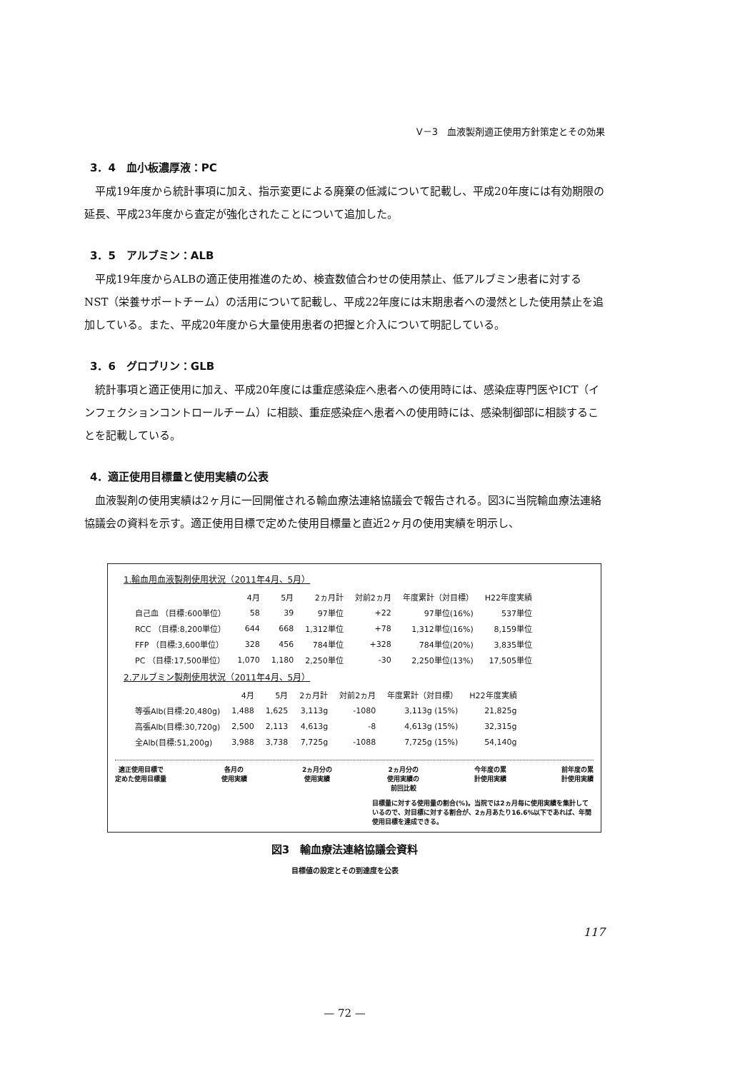V－3　血液製剤適正使用方針策定とその効果
3．4　血小板濃厚液：PC
平成19年度から統計事項に加え、指示変更による廃棄の低減について記載し、平成20年度には有効期限の延長、平成23年度から査定が強化されたことについて追加した。
3．5　アルブミン：ALB
平成19年度からALBの適正使用推進のため、検査数値合わせの使用禁止、低アルブミン患者に対するNST（栄養サポートチーム）の活用について記載し、平成22年度には末期患者への漫然とした使用禁止を追加している。また、平成20年度から大量使用患者の把握と介入について明記している。
3．6　グロブリン：GLB
統計事項と適正使用に加え、平成20年度には重症感染症へ患者への使用時には、感染症専門医やICT（インフェクションコントロールチーム）に相談、重症感染症へ患者への使用時には、感染制御部に相談することを記載している。
4．適正使用目標量と使用実績の公表
血液製剤の使用実績は2ヶ月に一回開催される輸血療法連絡協議会で報告される。図3に当院輸血療法連絡協議会の資料を示す。適正使用目標で定めた使用目標量と直近2ヶ月の使用実績を明示し、
1.輸血用血液製剤使用状況（2011年4月、5月）
| | 4月 | 5月 | 2ヵ月計 | 対前2ヵ月 | 年度累計（対目標） | H22年度実績 |
| --- | --- | --- | --- | --- | --- | --- |
| 自己血 （目標:600単位） | 58 | 39 | 97単位 | +22 | 97単位(16%) | 537単位 |
| RCC （目標:8,200単位） | 644 | 668 | 1,312単位 | +78 | 1,312単位(16%) | 8,159単位 |
| FFP （目標:3,600単位） | 328 | 456 | 784単位 | +328 | 784単位(20%) | 3,835単位 |
| PC （目標:17,500単位） | 1,070 | 1,180 | 2,250単位 | -30 | 2,250単位(13%) | 17,505単位 |
2.アルブミン製剤使用状況（2011年4月、5月）
| | 4月 | 5月 | 2ヵ月計 | 対前2ヵ月 | 年度累計（対目標） | H22年度実績 |
| --- | --- | --- | --- | --- | --- | --- |
| 等張Alb(目標:20,480g) | 1,488 | 1,625 | 3,113g | -1080 | 3,113g (15%) | 21,825g |
| 高張Alb(目標:30,720g) | 2,500 | 2,113 | 4,613g | -8 | 4,613g (15%) | 32,315g |
| 全Alb(目標:51,200g) | 3,988 | 3,738 | 7,725g | -1088 | 7,725g (15%) | 54,140g |
適正使用目標で
定めた使用目標量
各月の
使用実績
2ヵ月分の
使用実績
2ヵ月分の
使用実績の
前回比較
今年度の累
計使用実績
前年度の累
計使用実績
目標量に対する使用量の割合(%)。当院では2ヵ月毎に使用実績を集計しているので、対目標に対する割合が、2ヵ月あたり16.6%以下であれば、年間使用目標を達成できる。
図3　輸血療法連絡協議会資料
目標値の設定とその到達度を公表
117
— 72 —